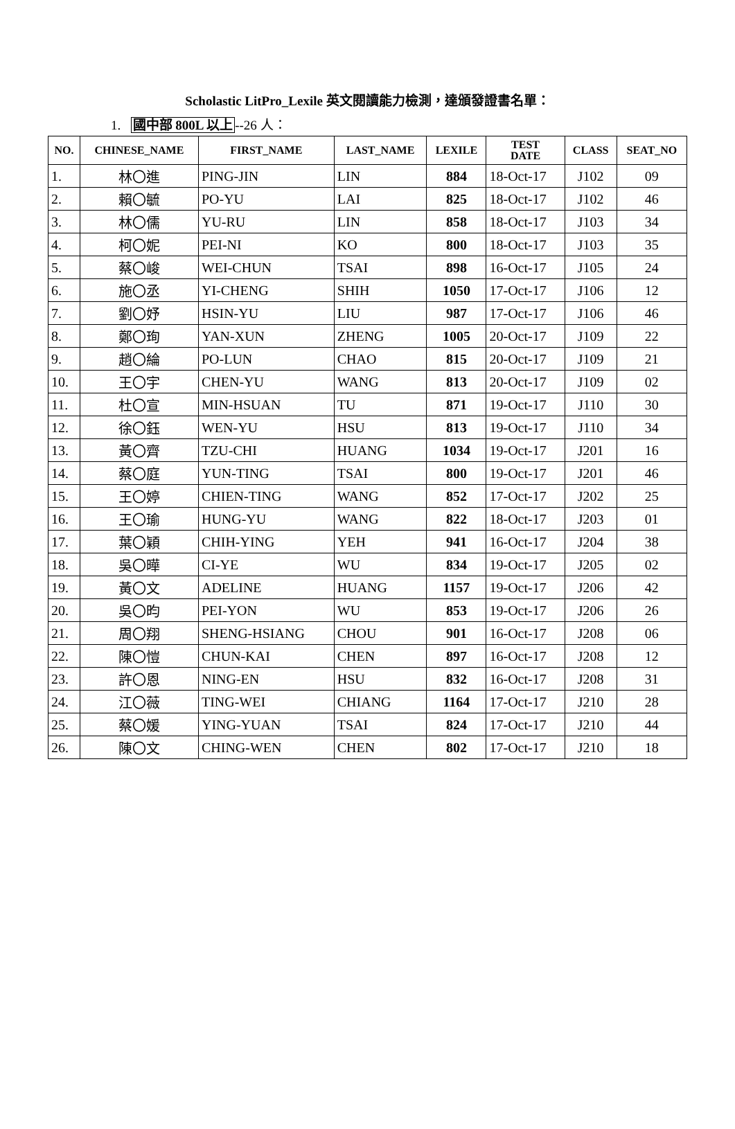Scholastic LitPro_Lexile 英文閱讀能力檢測，達頒發證書名單：
1. 國中部 800L 以上--26 人：
| NO. | CHINESE_NAME | FIRST_NAME | LAST_NAME | LEXILE | TEST DATE | CLASS | SEAT_NO |
| --- | --- | --- | --- | --- | --- | --- | --- |
| 1. | 林〇進 | PING-JIN | LIN | 884 | 18-Oct-17 | J102 | 09 |
| 2. | 賴〇毓 | PO-YU | LAI | 825 | 18-Oct-17 | J102 | 46 |
| 3. | 林〇儒 | YU-RU | LIN | 858 | 18-Oct-17 | J103 | 34 |
| 4. | 柯〇妮 | PEI-NI | KO | 800 | 18-Oct-17 | J103 | 35 |
| 5. | 蔡〇峻 | WEI-CHUN | TSAI | 898 | 16-Oct-17 | J105 | 24 |
| 6. | 施〇丞 | YI-CHENG | SHIH | 1050 | 17-Oct-17 | J106 | 12 |
| 7. | 劉〇妤 | HSIN-YU | LIU | 987 | 17-Oct-17 | J106 | 46 |
| 8. | 鄭〇珣 | YAN-XUN | ZHENG | 1005 | 20-Oct-17 | J109 | 22 |
| 9. | 趙〇綸 | PO-LUN | CHAO | 815 | 20-Oct-17 | J109 | 21 |
| 10. | 王〇宇 | CHEN-YU | WANG | 813 | 20-Oct-17 | J109 | 02 |
| 11. | 杜〇宣 | MIN-HSUAN | TU | 871 | 19-Oct-17 | J110 | 30 |
| 12. | 徐〇鈺 | WEN-YU | HSU | 813 | 19-Oct-17 | J110 | 34 |
| 13. | 黃〇齊 | TZU-CHI | HUANG | 1034 | 19-Oct-17 | J201 | 16 |
| 14. | 蔡〇庭 | YUN-TING | TSAI | 800 | 19-Oct-17 | J201 | 46 |
| 15. | 王〇婷 | CHIEN-TING | WANG | 852 | 17-Oct-17 | J202 | 25 |
| 16. | 王〇瑜 | HUNG-YU | WANG | 822 | 18-Oct-17 | J203 | 01 |
| 17. | 葉〇穎 | CHIH-YING | YEH | 941 | 16-Oct-17 | J204 | 38 |
| 18. | 吳〇曄 | CI-YE | WU | 834 | 19-Oct-17 | J205 | 02 |
| 19. | 黃〇文 | ADELINE | HUANG | 1157 | 19-Oct-17 | J206 | 42 |
| 20. | 吳〇昀 | PEI-YON | WU | 853 | 19-Oct-17 | J206 | 26 |
| 21. | 周〇翔 | SHENG-HSIANG | CHOU | 901 | 16-Oct-17 | J208 | 06 |
| 22. | 陳〇愷 | CHUN-KAI | CHEN | 897 | 16-Oct-17 | J208 | 12 |
| 23. | 許〇恩 | NING-EN | HSU | 832 | 16-Oct-17 | J208 | 31 |
| 24. | 江〇薇 | TING-WEI | CHIANG | 1164 | 17-Oct-17 | J210 | 28 |
| 25. | 蔡〇媛 | YING-YUAN | TSAI | 824 | 17-Oct-17 | J210 | 44 |
| 26. | 陳〇文 | CHING-WEN | CHEN | 802 | 17-Oct-17 | J210 | 18 |